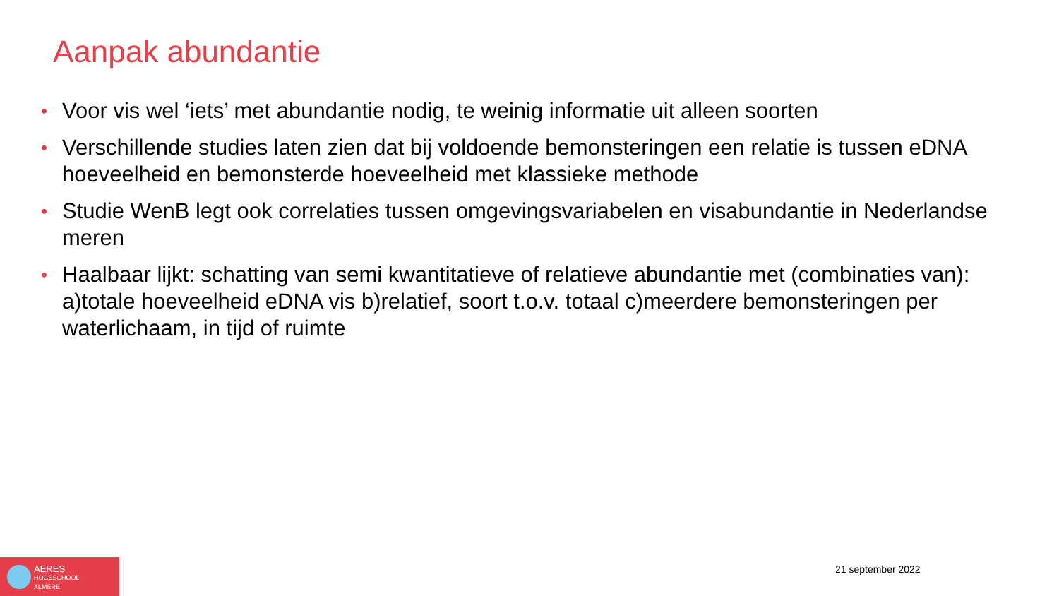Aanpak abundantie
• Voor vis wel ‘iets’ met abundantie nodig, te weinig informatie uit alleen soorten
• Verschillende studies laten zien dat bij voldoende bemonsteringen een relatie is tussen eDNA hoeveelheid en bemonsterde hoeveelheid met klassieke methode
• Studie WenB legt ook correlaties tussen omgevingsvariabelen en visabundantie in Nederlandse meren
• Haalbaar lijkt: schatting van semi kwantitatieve of relatieve abundantie met (combinaties van): a)totale hoeveelheid eDNA vis b)relatief, soort t.o.v. totaal c)meerdere bemonsteringen per waterlichaam, in tijd of ruimte
AERES
HOGESCHOOL
ALMERE
21 september 2022